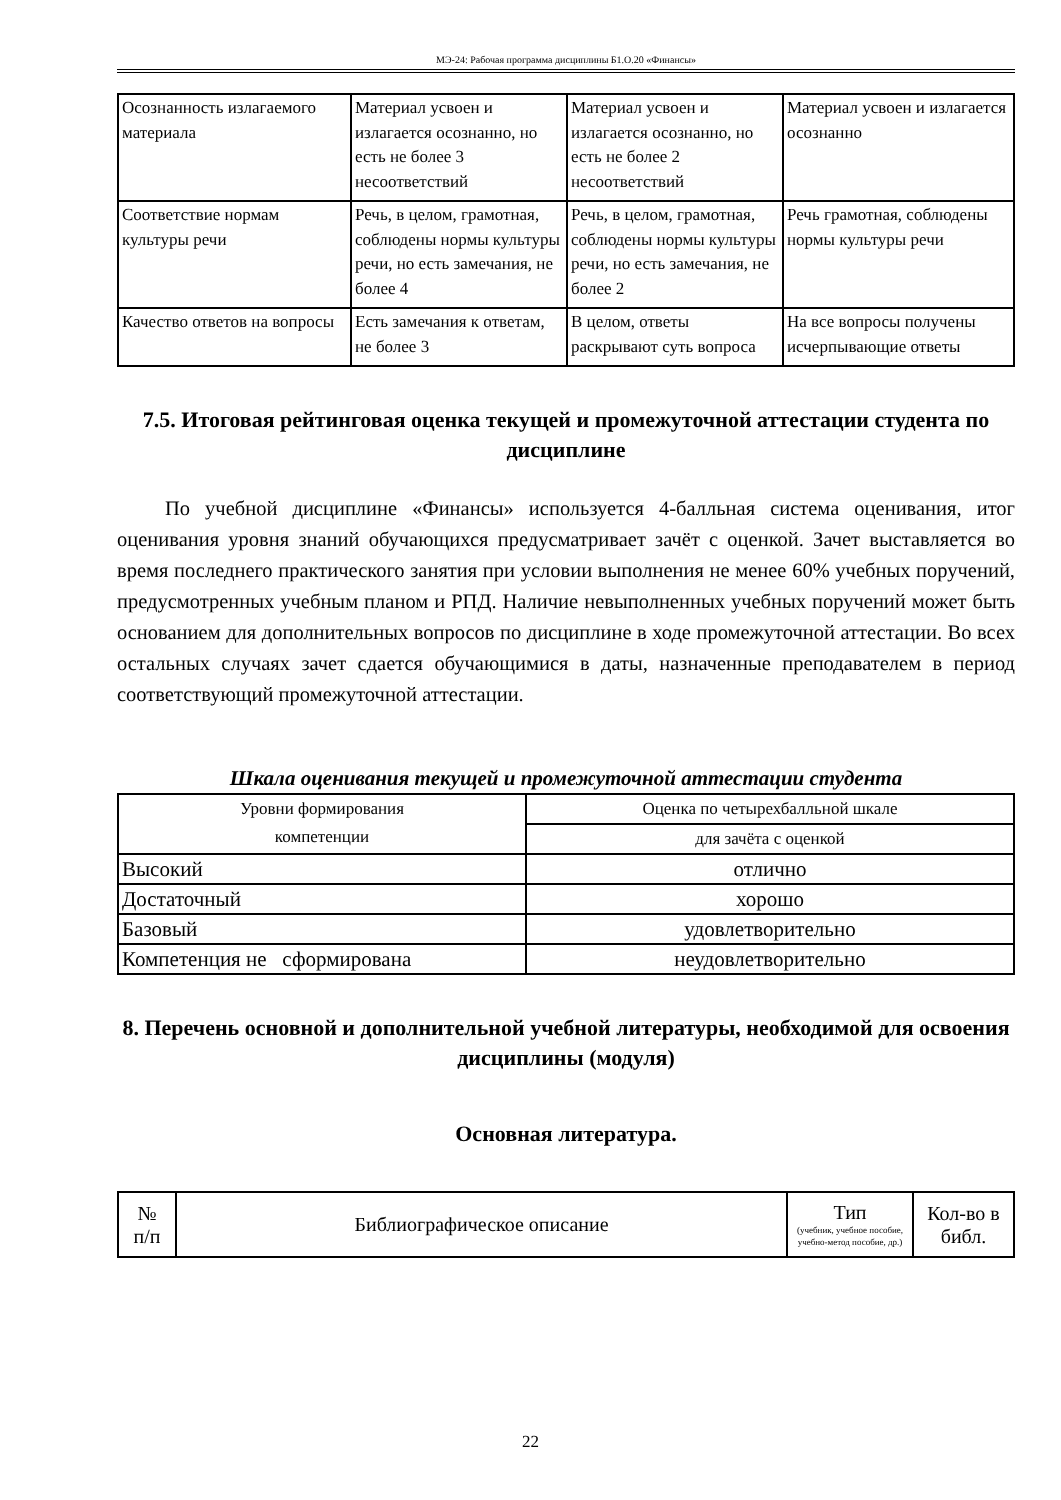МЭ-24: Рабочая программа дисциплины Б1.О.20 «Финансы»
| Осознанность излагаемого материала | Материал усвоен и излагается осознанно, но есть не более 3 несоответствий | Материал усвоен и излагается осознанно, но есть не более 2 несоответствий | Материал усвоен и излагается осознанно |
| Соответствие нормам культуры речи | Речь, в целом, грамотная, соблюдены нормы культуры речи, но есть замечания, не более 4 | Речь, в целом, грамотная, соблюдены нормы культуры речи, но есть замечания, не более 2 | Речь грамотная, соблюдены нормы культуры речи |
| Качество ответов на вопросы | Есть замечания к ответам, не более 3 | В целом, ответы раскрывают суть вопроса | На все вопросы получены исчерпывающие ответы |
7.5. Итоговая рейтинговая оценка текущей и промежуточной аттестации студента по дисциплине
По учебной дисциплине «Финансы» используется 4-балльная система оценивания, итог оценивания уровня знаний обучающихся предусматривает зачёт с оценкой. Зачет выставляется во время последнего практического занятия при условии выполнения не менее 60% учебных поручений, предусмотренных учебным планом и РПД. Наличие невыполненных учебных поручений может быть основанием для дополнительных вопросов по дисциплине в ходе промежуточной аттестации. Во всех остальных случаях зачет сдается обучающимися в даты, назначенные преподавателем в период соответствующий промежуточной аттестации.
Шкала оценивания текущей и промежуточной аттестации студента
| Уровни формирования компетенции | Оценка по четырехбалльной шкале |
| --- | --- |
| | для зачёта с оценкой |
| Высокий | отлично |
| Достаточный | хорошо |
| Базовый | удовлетворительно |
| Компетенция не сформирована | неудовлетворительно |
8. Перечень основной и дополнительной учебной литературы, необходимой для освоения дисциплины (модуля)
Основная литература.
| № п/п | Библиографическое описание | Тип (учебник, учебное пособие, учебно-метод пособие, др.) | Кол-во в библ. |
| --- | --- | --- | --- |
22